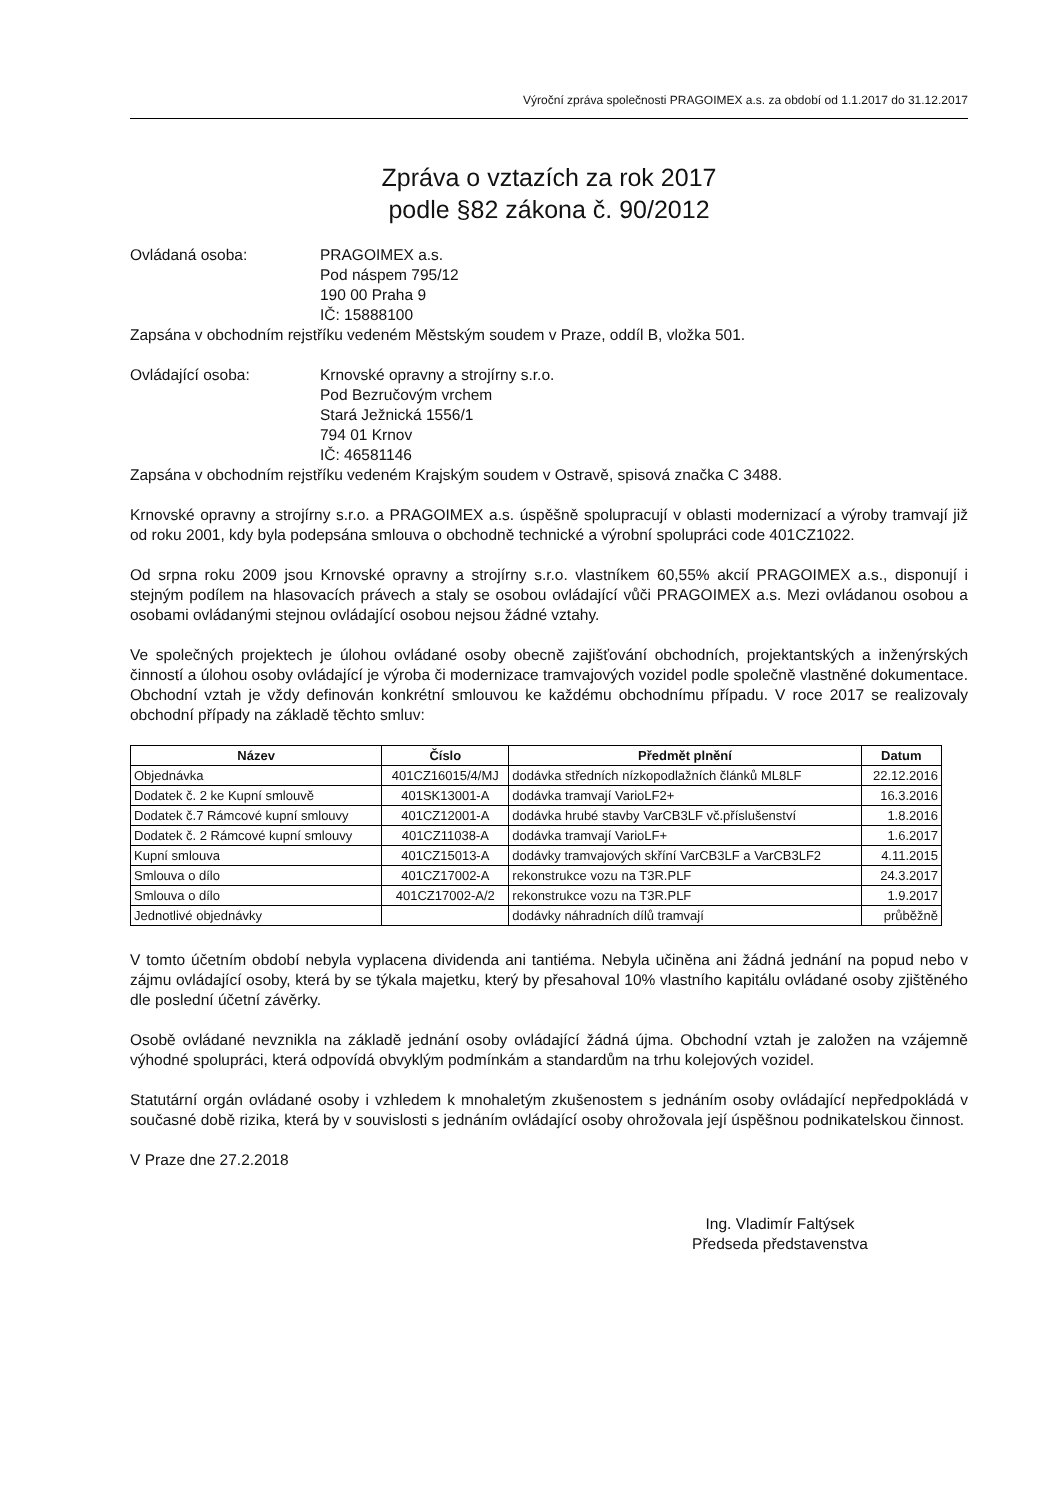Výroční zpráva společnosti PRAGOIMEX a.s. za období od 1.1.2017 do 31.12.2017
Zpráva o vztazích za rok 2017
podle §82 zákona č. 90/2012
Ovládaná osoba: PRAGOIMEX a.s.
Pod náspem 795/12
190 00 Praha 9
IČ: 15888100
Zapsána v obchodním rejstříku vedeném Městským soudem v Praze, oddíl B, vložka 501.
Ovládající osoba: Krnovské opravny a strojírny s.r.o.
Pod Bezručovým vrchem
Stará Ježnická 1556/1
794 01 Krnov
IČ: 46581146
Zapsána v obchodním rejstříku vedeném Krajským soudem v Ostravě, spisová značka C 3488.
Krnovské opravny a strojírny s.r.o. a PRAGOIMEX a.s. úspěšně spolupracují v oblasti modernizací a výroby tramvají již od roku 2001, kdy byla podepsána smlouva o obchodně technické a výrobní spolupráci code 401CZ1022.
Od srpna roku 2009 jsou Krnovské opravny a strojírny s.r.o. vlastníkem 60,55% akcií PRAGOIMEX a.s., disponují i stejným podílem na hlasovacích právech a staly se osobou ovládající vůči PRAGOIMEX a.s. Mezi ovládanou osobou a osobami ovládanými stejnou ovládající osobou nejsou žádné vztahy.
Ve společných projektech je úlohou ovládané osoby obecně zajišťování obchodních, projektantských a inženýrských činností a úlohou osoby ovládající je výroba či modernizace tramvajových vozidel podle společně vlastněné dokumentace. Obchodní vztah je vždy definován konkrétní smlouvou ke každému obchodnímu případu. V roce 2017 se realizovaly obchodní případy na základě těchto smluv:
| Název | Číslo | Předmět plnění | Datum |
| --- | --- | --- | --- |
| Objednávka | 401CZ16015/4/MJ | dodávka středních nízkopodlažních článků ML8LF | 22.12.2016 |
| Dodatek č. 2 ke Kupní smlouvě | 401SK13001-A | dodávka tramvají VarioLF2+ | 16.3.2016 |
| Dodatek č.7 Rámcové kupní smlouvy | 401CZ12001-A | dodávka hrubé stavby VarCB3LF vč.příslušenství | 1.8.2016 |
| Dodatek č. 2 Rámcové kupní smlouvy | 401CZ11038-A | dodávka tramvají VarioLF+ | 1.6.2017 |
| Kupní smlouva | 401CZ15013-A | dodávky tramvajových skříní VarCB3LF a VarCB3LF2 | 4.11.2015 |
| Smlouva o dílo | 401CZ17002-A | rekonstrukce vozu na T3R.PLF | 24.3.2017 |
| Smlouva o dílo | 401CZ17002-A/2 | rekonstrukce vozu na T3R.PLF | 1.9.2017 |
| Jednotlivé objednávky | | dodávky náhradních dílů tramvají | průběžně |
V tomto účetním období nebyla vyplacena dividenda ani tantiéma. Nebyla učiněna ani žádná jednání na popud nebo v zájmu ovládající osoby, která by se týkala majetku, který by přesahoval 10% vlastního kapitálu ovládané osoby zjištěného dle poslední účetní závěrky.
Osobě ovládané nevznikla na základě jednání osoby ovládající žádná újma. Obchodní vztah je založen na vzájemně výhodné spolupráci, která odpovídá obvyklým podmínkám a standardům na trhu kolejových vozidel.
Statutární orgán ovládané osoby i vzhledem k mnohaletým zkušenostem s jednáním osoby ovládající nepředpokládá v současné době rizika, která by v souvislosti s jednáním ovládající osoby ohrožovala její úspěšnou podnikatelskou činnost.
V Praze dne 27.2.2018
Ing. Vladimír Faltýsek
Předseda představenstva